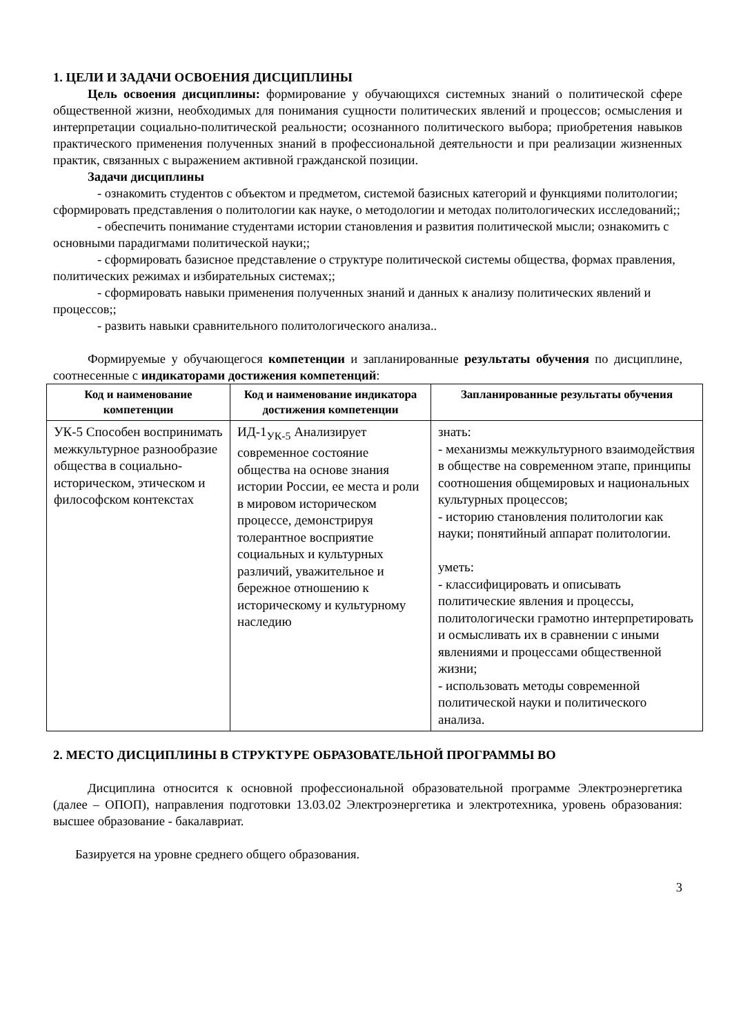1. ЦЕЛИ И ЗАДАЧИ ОСВОЕНИЯ ДИСЦИПЛИНЫ
Цель освоения дисциплины: формирование у обучающихся системных знаний о политической сфере общественной жизни, необходимых для понимания сущности политических явлений и процессов; осмысления и интерпретации социально-политической реальности; осознанного политического выбора; приобретения навыков практического применения полученных знаний в профессиональной деятельности и при реализации жизненных практик, связанных с выражением активной гражданской позиции.
Задачи дисциплины
- ознакомить студентов с объектом и предметом, системой базисных категорий и функциями политологии; сформировать представления о политологии как науке, о методологии и методах политологических исследований;;
- обеспечить понимание студентами истории становления и развития политической мысли; ознакомить с основными парадигмами политической науки;;
- сформировать базисное представление о структуре политической системы общества, формах правления, политических режимах и избирательных системах;;
- сформировать навыки применения полученных знаний и данных к анализу политических явлений и процессов;;
- развить навыки сравнительного политологического анализа..
Формируемые у обучающегося компетенции и запланированные результаты обучения по дисциплине, соотнесенные с индикаторами достижения компетенций:
| Код и наименование компетенции | Код и наименование индикатора достижения компетенции | Запланированные результаты обучения |
| --- | --- | --- |
| УК-5 Способен воспринимать межкультурное разнообразие общества в социально-историческом, этическом и философском контекстах | ИД-1<sub>УК-5</sub> Анализирует современное состояние общества на основе знания истории России, ее места и роли в мировом историческом процессе, демонстрируя толерантное восприятие социальных и культурных различий, уважительное и бережное отношению к историческому и культурному наследию | знать: - механизмы межкультурного взаимодействия в обществе на современном этапе, принципы соотношения общемировых и национальных культурных процессов; - историю становления политологии как науки; понятийный аппарат политологии. уметь: - классифицировать и описывать политические явления и процессы, политологически грамотно интерпретировать и осмысливать их в сравнении с иными явлениями и процессами общественной жизни; - использовать методы современной политической науки и политического анализа. |
2. МЕСТО ДИСЦИПЛИНЫ В СТРУКТУРЕ ОБРАЗОВАТЕЛЬНОЙ ПРОГРАММЫ ВО
Дисциплина относится к основной профессиональной образовательной программе Электроэнергетика (далее – ОПОП), направления подготовки 13.03.02 Электроэнергетика и электротехника, уровень образования: высшее образование - бакалавриат.
Базируется на уровне среднего общего образования.
3